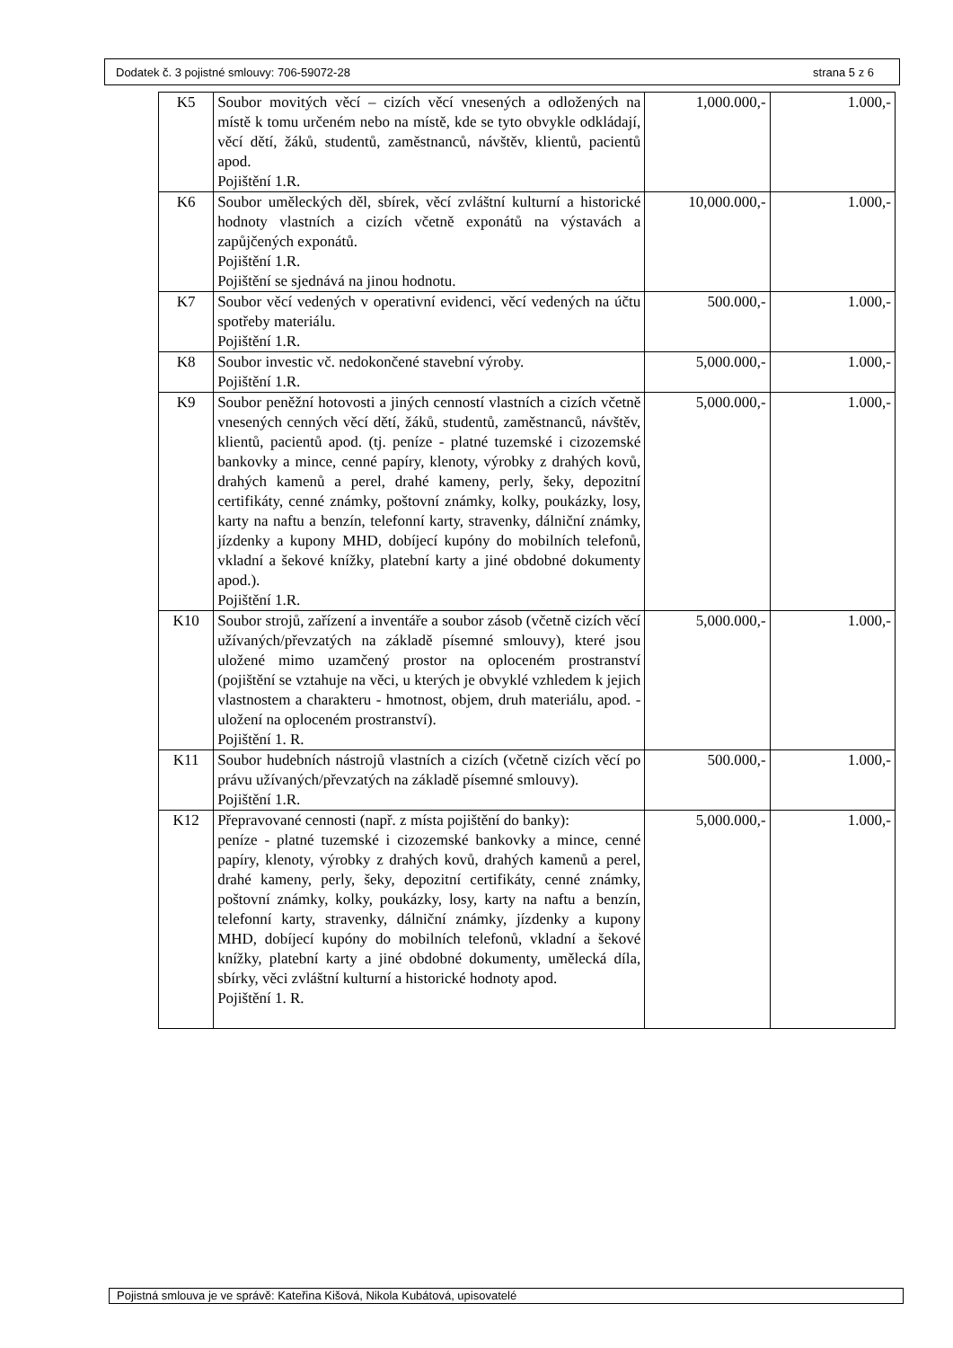Dodatek č. 3 pojistné smlouvy: 706-59072-28 strana 5 z 6
| K5 | Soubor movitých věcí – cizích věcí vnesených a odložených na místě k tomu určeném nebo na místě, kde se tyto obvykle odkládají, věcí dětí, žáků, studentů, zaměstnanců, návštěv, klientů, pacientů apod. Pojištění 1.R. | 1,000.000,- | 1.000,- |
| K6 | Soubor uměleckých děl, sbírek, věcí zvláštní kulturní a historické hodnoty vlastních a cizích včetně exponátů na výstavách a zapůjčených exponátů. Pojištění 1.R. Pojištění se sjednává na jinou hodnotu. | 10,000.000,- | 1.000,- |
| K7 | Soubor věcí vedených v operativní evidenci, věcí vedených na účtu spotřeby materiálu. Pojištění 1.R. | 500.000,- | 1.000,- |
| K8 | Soubor investic vč. nedokončené stavební výroby. Pojištění 1.R. | 5,000.000,- | 1.000,- |
| K9 | Soubor peněžní hotovosti a jiných cenností vlastních a cizích včetně vnesených cenných věcí dětí, žáků, studentů, zaměstnanců, návštěv, klientů, pacientů apod. (tj. peníze - platné tuzemské i cizozemské bankovky a mince, cenné papíry, klenoty, výrobky z drahých kovů, drahých kamenů a perel, drahé kameny, perly, šeky, depozitní certifikáty, cenné známky, poštovní známky, kolky, poukázky, losy, karty na naftu a benzín, telefonní karty, stravenky, dálniční známky, jízdenky a kupony MHD, dobíjecí kupóny do mobilních telefonů, vkladní a šekové knížky, platební karty a jiné obdobné dokumenty apod.). Pojištění 1.R. | 5,000.000,- | 1.000,- |
| K10 | Soubor strojů, zařízení a inventáře a soubor zásob (včetně cizích věcí užívaných/převzatých na základě písemné smlouvy), které jsou uložené mimo uzamčený prostor na oploceném prostranství (pojištění se vztahuje na věci, u kterých je obvyklé vzhledem k jejich vlastnostem a charakteru - hmotnost, objem, druh materiálu, apod. - uložení na oploceném prostranství). Pojištění 1. R. | 5,000.000,- | 1.000,- |
| K11 | Soubor hudebních nástrojů vlastních a cizích (včetně cizích věcí po právu užívaných/převzatých na základě písemné smlouvy). Pojištění 1.R. | 500.000,- | 1.000,- |
| K12 | Přepravované cennosti (např. z místa pojištění do banky): peníze - platné tuzemské i cizozemské bankovky a mince, cenné papíry, klenoty, výrobky z drahých kovů, drahých kamenů a perel, drahé kameny, perly, šeky, depozitní certifikáty, cenné známky, poštovní známky, kolky, poukázky, losy, karty na naftu a benzín, telefonní karty, stravenky, dálniční známky, jízdenky a kupony MHD, dobíjecí kupóny do mobilních telefonů, vkladní a šekové knížky, platební karty a jiné obdobné dokumenty, umělecká díla, sbírky, věci zvláštní kulturní a historické hodnoty apod. Pojištění 1. R. | 5,000.000,- | 1.000,- |
Pojistná smlouva je ve správě: Kateřina Kišová, Nikola Kubátová, upisovatelé